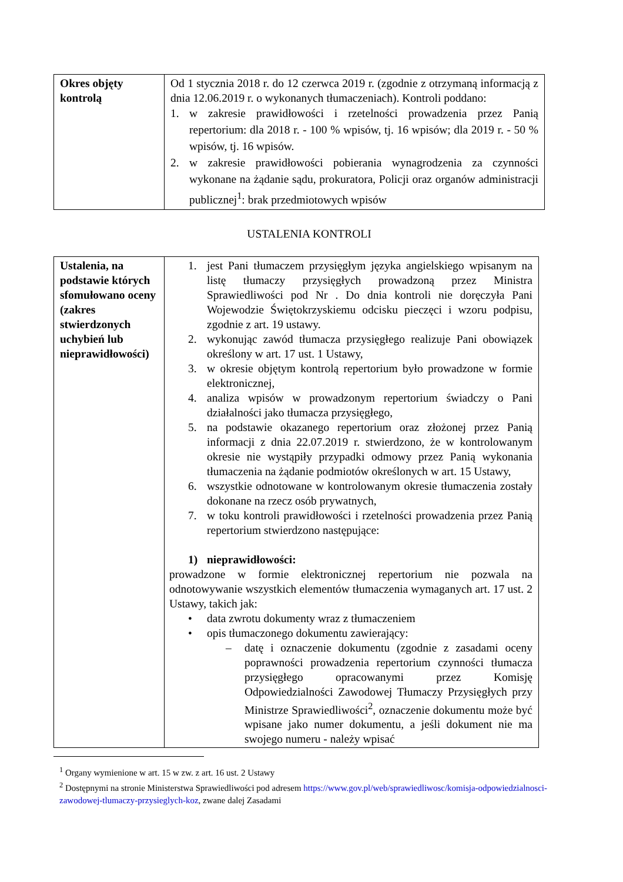| Okres objęty kontrolą | Od 1 stycznia 2018 r. do 12 czerwca 2019 r. (zgodnie z otrzymaną informacją z dnia 12.06.2019 r. o wykonanych tłumaczeniach). Kontroli poddano: 1. w zakresie prawidłowości i rzetelności prowadzenia przez Panią repertorium: dla 2018 r. - 100 % wpisów, tj. 16 wpisów; dla 2019 r. - 50 % wpisów, tj. 16 wpisów. 2. w zakresie prawidłowości pobierania wynagrodzenia za czynności wykonane na żądanie sądu, prokuratora, Policji oraz organów administracji publicznej<sup>1</sup>: brak przedmiotowych wpisów |
USTALENIA KONTROLI
| Ustalenia, na podstawie których sfomułowano oceny (zakres stwierdzonych uchybień lub nieprawidłowości) | 1. jest Pani tłumaczem przysięgłym języka angielskiego wpisanym na listę tłumaczy przysięgłych prowadzoną przez Ministra Sprawiedliwości pod Nr . Do dnia kontroli nie doręczyła Pani Wojewodzie Świętokrzyskiemu odcisku pieczęci i wzoru podpisu, zgodnie z art. 19 ustawy. 2. wykonując zawód tłumacza przysięgłego realizuje Pani obowiązek określony w art. 17 ust. 1 Ustawy, 3. w okresie objętym kontrolą repertorium było prowadzone w formie elektronicznej, 4. analiza wpisów w prowadzonym repertorium świadczy o Pani działalności jako tłumacza przysięgłego, 5. na podstawie okazanego repertorium oraz złożonej przez Panią informacji z dnia 22.07.2019 r. stwierdzono, że w kontrolowanym okresie nie wystąpiły przypadki odmowy przez Panią wykonania tłumaczenia na żądanie podmiotów określonych w art. 15 Ustawy, 6. wszystkie odnotowane w kontrolowanym okresie tłumaczenia zostały dokonane na rzecz osób prywatnych, 7. w toku kontroli prawidłowości i rzetelności prowadzenia przez Panią repertorium stwierdzono następujące: 1) nieprawidłowości: prowadzone w formie elektronicznej repertorium nie pozwala na odnotowywanie wszystkich elementów tłumaczenia wymaganych art. 17 ust. 2 Ustawy, takich jak: • data zwrotu dokumenty wraz z tłumaczeniem • opis tłumaczonego dokumentu zawierający: – datę i oznaczenie dokumentu (zgodnie z zasadami oceny poprawności prowadzenia repertorium czynności tłumacza przysięgłego opracowanymi przez Komisję Odpowiedzialności Zawodowej Tłumaczy Przysięgłych przy Ministrze Sprawiedliwości<sup>2</sup>, oznaczenie dokumentu może być wpisane jako numer dokumentu, a jeśli dokument nie ma swojego numeru - należy wpisać |
<sup>1</sup> Organy wymienione w art. 15 w zw. z art. 16 ust. 2 Ustawy
<sup>2</sup> Dostępnymi na stronie Ministerstwa Sprawiedliwości pod adresem https://www.gov.pl/web/sprawiedliwosc/komisja-odpowiedzialnosci-zawodowej-tlumaczy-przysieglych-koz, zwane dalej Zasadami